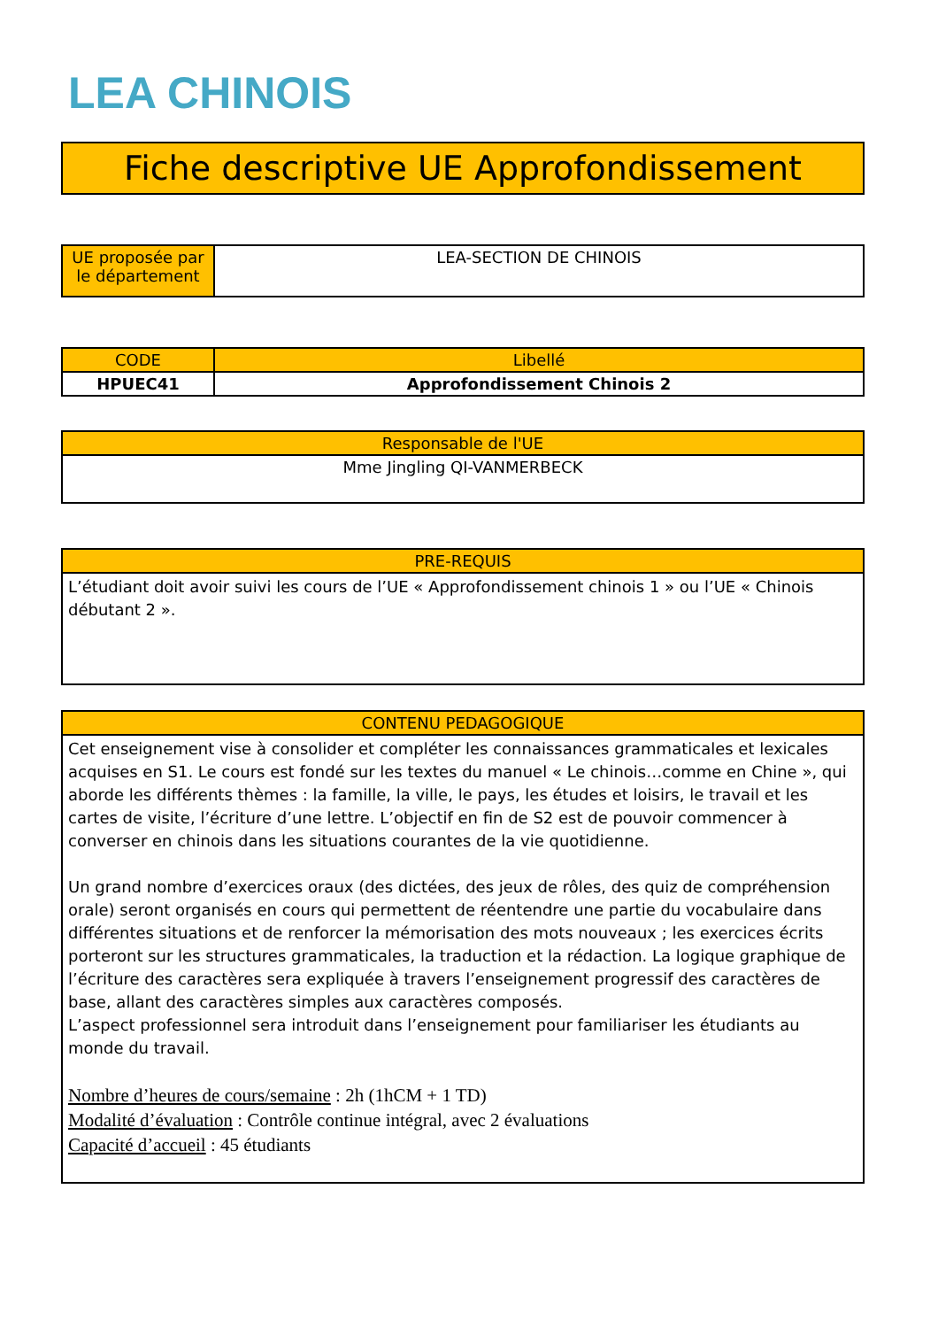LEA CHINOIS
Fiche descriptive UE Approfondissement
| UE proposée par le département | LEA-SECTION DE CHINOIS |
| CODE | Libellé |
| --- | --- |
| HPUEC41 | Approfondissement Chinois 2 |
| Responsable de l'UE |
| --- |
| Mme Jingling QI-VANMERBECK |
| PRE-REQUIS |
| --- |
| L’étudiant doit avoir suivi les cours de l’UE « Approfondissement chinois 1 » ou l’UE « Chinois débutant 2 ». |
| CONTENU PEDAGOGIQUE |
| --- |
| Cet enseignement vise à consolider et compléter les connaissances grammaticales et lexicales acquises en S1. Le cours est fondé sur les textes du manuel « Le chinois…comme en Chine », qui aborde les différents thèmes : la famille, la ville, le pays, les études et loisirs, le travail et les cartes de visite, l’écriture d’une lettre. L’objectif en fin de S2 est de pouvoir commencer à converser en chinois dans les situations courantes de la vie quotidienne. Un grand nombre d’exercices oraux (des dictées, des jeux de rôles, des quiz de compréhension orale) seront organisés en cours qui permettent de réentendre une partie du vocabulaire dans différentes situations et de renforcer la mémorisation des mots nouveaux ; les exercices écrits porteront sur les structures grammaticales, la traduction et la rédaction. La logique graphique de l’écriture des caractères sera expliquée à travers l’enseignement progressif des caractères de base, allant des caractères simples aux caractères composés. L’aspect professionnel sera introduit dans l’enseignement pour familiariser les étudiants au monde du travail. Nombre d’heures de cours/semaine : 2h (1hCM + 1 TD) Modalité d’évaluation : Contrôle continue intégral, avec 2 évaluations Capacité d’accueil : 45 étudiants |